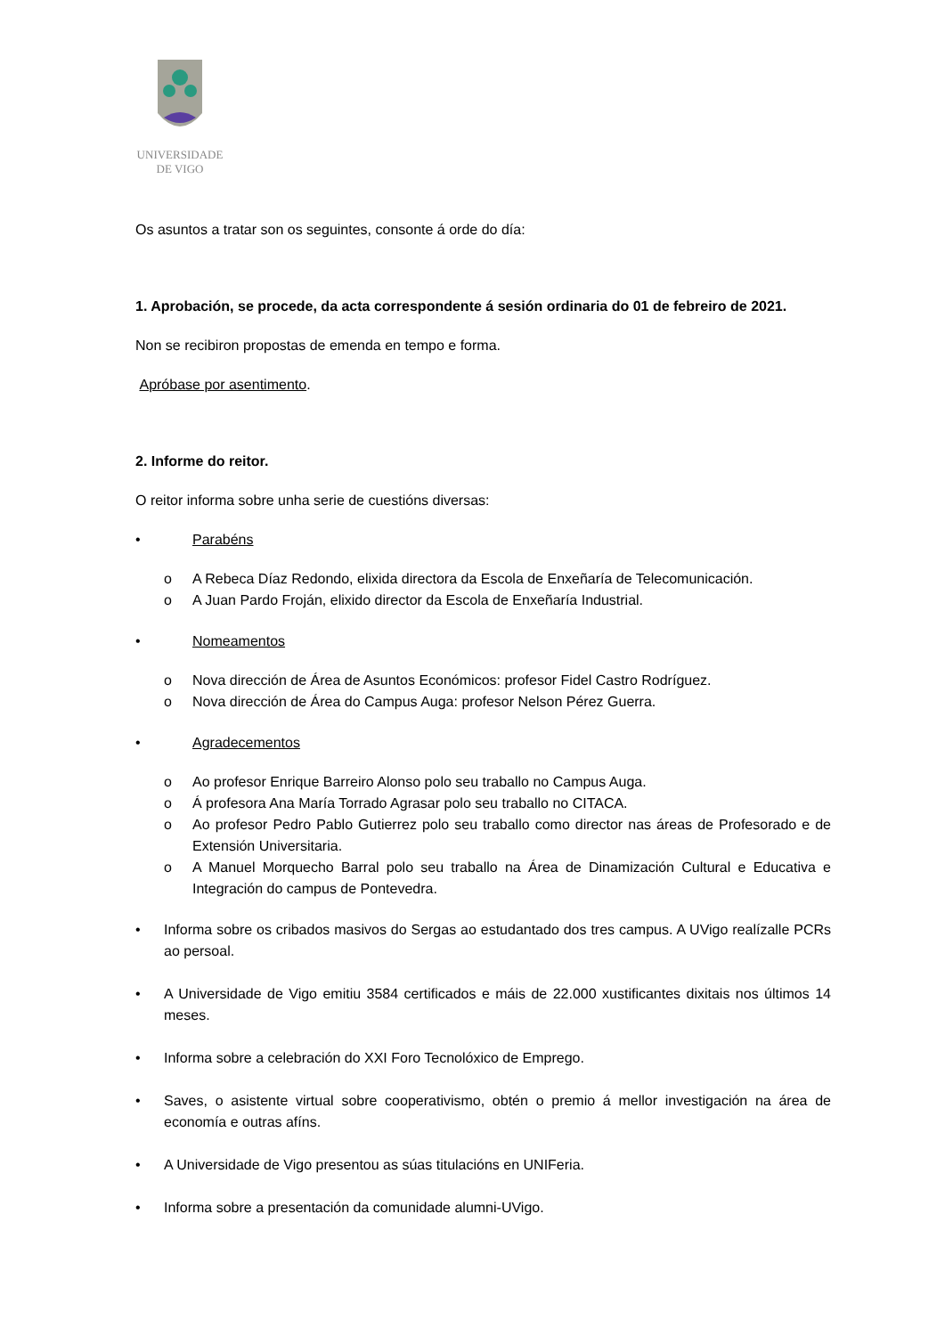UNIVERSIDADE
DE VIGO
Os asuntos a tratar son os seguintes, consonte á orde do día:
1. Aprobación, se procede, da acta correspondente á sesión ordinaria do 01 de febreiro de 2021.
Non se recibiron propostas de emenda en tempo e forma.
Apróbase por asentimento.
2. Informe do reitor.
O reitor informa sobre unha serie de cuestións diversas:
• Parabéns
o A Rebeca Díaz Redondo, elixida directora da Escola de Enxeñaría de Telecomunicación.
o A Juan Pardo Froján, elixido director da Escola de Enxeñaría Industrial.
• Nomeamentos
o Nova dirección de Área de Asuntos Económicos: profesor Fidel Castro Rodríguez.
o Nova dirección de Área do Campus Auga: profesor Nelson Pérez Guerra.
• Agradecementos
o Ao profesor Enrique Barreiro Alonso polo seu traballo no Campus Auga.
o Á profesora Ana María Torrado Agrasar polo seu traballo no CITACA.
o Ao profesor Pedro Pablo Gutierrez polo seu traballo como director nas áreas de Profesorado e de Extensión Universitaria.
o A Manuel Morquecho Barral polo seu traballo na Área de Dinamización Cultural e Educativa e Integración do campus de Pontevedra.
• Informa sobre os cribados masivos do Sergas ao estudantado dos tres campus. A UVigo realízalle PCRs ao persoal.
• A Universidade de Vigo emitiu 3584 certificados e máis de 22.000 xustificantes dixitais nos últimos 14 meses.
• Informa sobre a celebración do XXI Foro Tecnolóxico de Emprego.
• Saves, o asistente virtual sobre cooperativismo, obtén o premio á mellor investigación na área de economía e outras afíns.
• A Universidade de Vigo presentou as súas titulacións en UNIFeria.
• Informa sobre a presentación da comunidade alumni-UVigo.